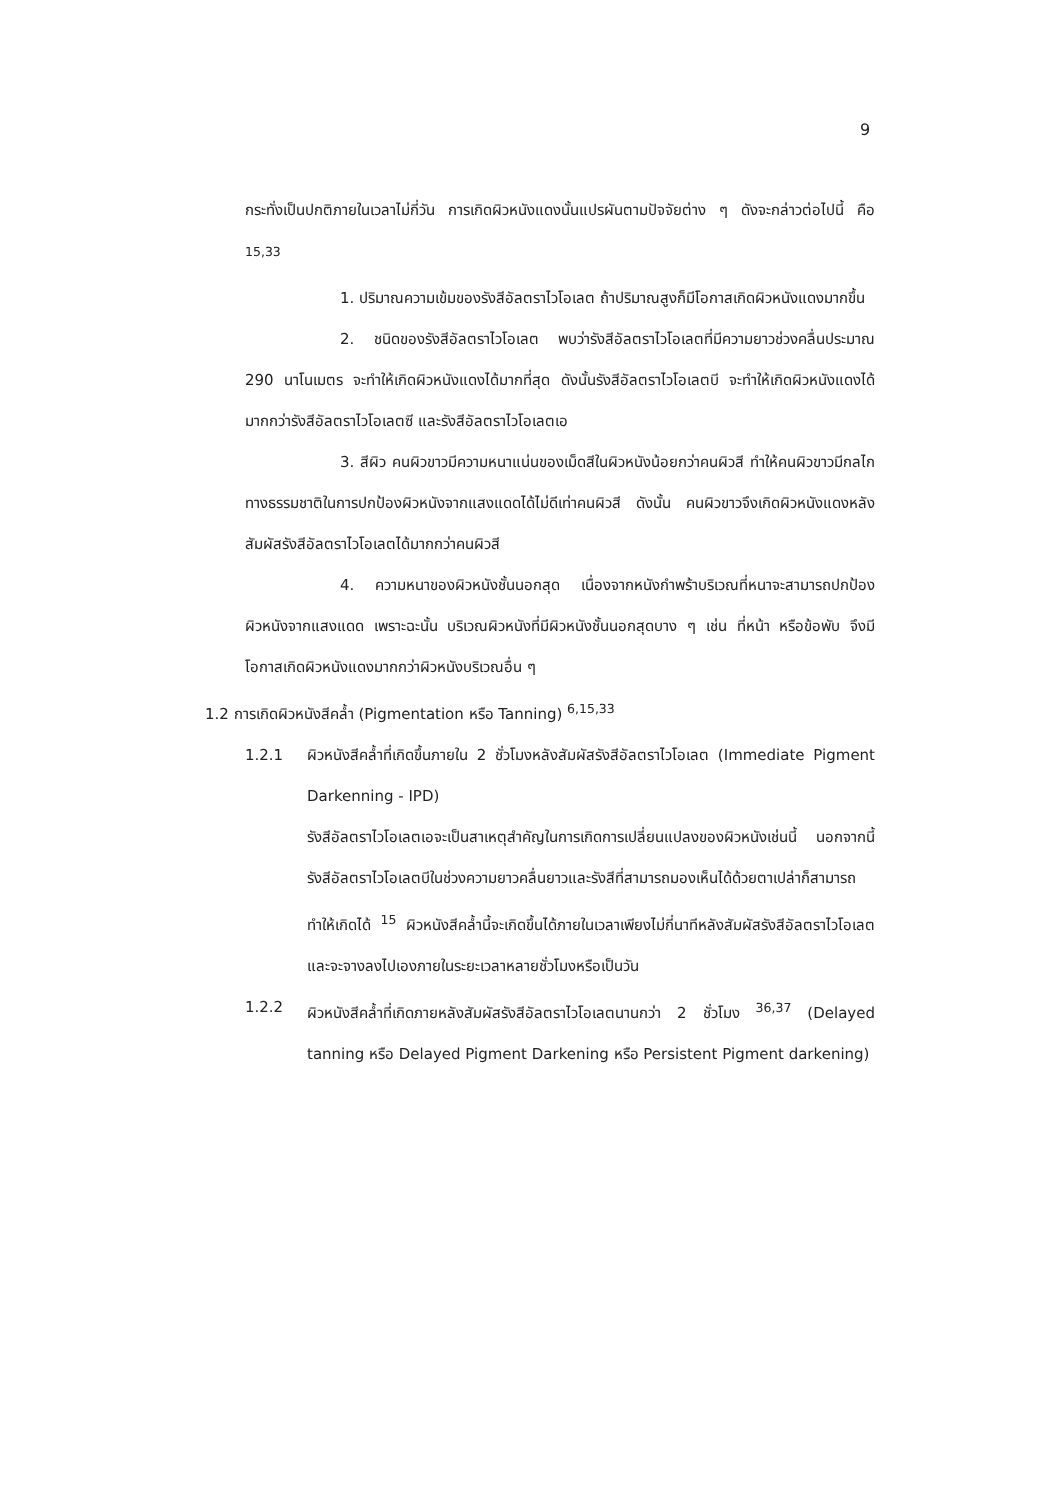9
กระทั่งเป็นปกติภายในเวลาไม่กี่วัน การเกิดผิวหนังแดงนั้นแปรผันตามปัจจัยต่าง ๆ ดังจะกล่าวต่อไปนี้ คือ <sup>15,33</sup>
1. ปริมาณความเข้มของรังสีอัลตราไวโอเลต ถ้าปริมาณสูงก็มีโอกาสเกิดผิวหนังแดงมากขึ้น
2. ชนิดของรังสีอัลตราไวโอเลต พบว่ารังสีอัลตราไวโอเลตที่มีความยาวช่วงคลื่นประมาณ 290 นาโนเมตร จะทำให้เกิดผิวหนังแดงได้มากที่สุด ดังนั้นรังสีอัลตราไวโอเลตบี จะทำให้เกิดผิวหนังแดงได้มากกว่ารังสีอัลตราไวโอเลตซี และรังสีอัลตราไวโอเลตเอ
3. สีผิว คนผิวขาวมีความหนาแน่นของเม็ดสีในผิวหนังน้อยกว่าคนผิวสี ทำให้คนผิวขาวมีกลไกทางธรรมชาติในการปกป้องผิวหนังจากแสงแดดได้ไม่ดีเท่าคนผิวสี ดังนั้น คนผิวขาวจึงเกิดผิวหนังแดงหลังสัมผัสรังสีอัลตราไวโอเลตได้มากกว่าคนผิวสี
4. ความหนาของผิวหนังชั้นนอกสุด เนื่องจากหนังกำพร้าบริเวณที่หนาจะสามารถปกป้องผิวหนังจากแสงแดด เพราะฉะนั้น บริเวณผิวหนังที่มีผิวหนังชั้นนอกสุดบาง ๆ เช่น ที่หน้า หรือข้อพับ จึงมีโอกาสเกิดผิวหนังแดงมากกว่าผิวหนังบริเวณอื่น ๆ
1.2 การเกิดผิวหนังสีคล้ำ (Pigmentation หรือ Tanning) <sup>6,15,33</sup>
1.2.1 ผิวหนังสีคล้ำที่เกิดขึ้นภายใน 2 ชั่วโมงหลังสัมผัสรังสีอัลตราไวโอเลต (Immediate Pigment Darkenning - IPD)
รังสีอัลตราไวโอเลตเอจะเป็นสาเหตุสำคัญในการเกิดการเปลี่ยนแปลงของผิวหนังเช่นนี้ นอกจากนี้รังสีอัลตราไวโอเลตบีในช่วงความยาวคลื่นยาวและรังสีที่สามารถมองเห็นได้ด้วยตาเปล่าก็สามารถทำให้เกิดได้ <sup>15</sup> ผิวหนังสีคล้ำนี้จะเกิดขึ้นได้ภายในเวลาเพียงไม่กี่นาทีหลังสัมผัสรังสีอัลตราไวโอเลต และจะจางลงไปเองภายในระยะเวลาหลายชั่วโมงหรือเป็นวัน
1.2.2 ผิวหนังสีคล้ำที่เกิดภายหลังสัมผัสรังสีอัลตราไวโอเลตนานกว่า 2 ชั่วโมง <sup>36,37</sup> (Delayed tanning หรือ Delayed Pigment Darkening หรือ Persistent Pigment darkening)